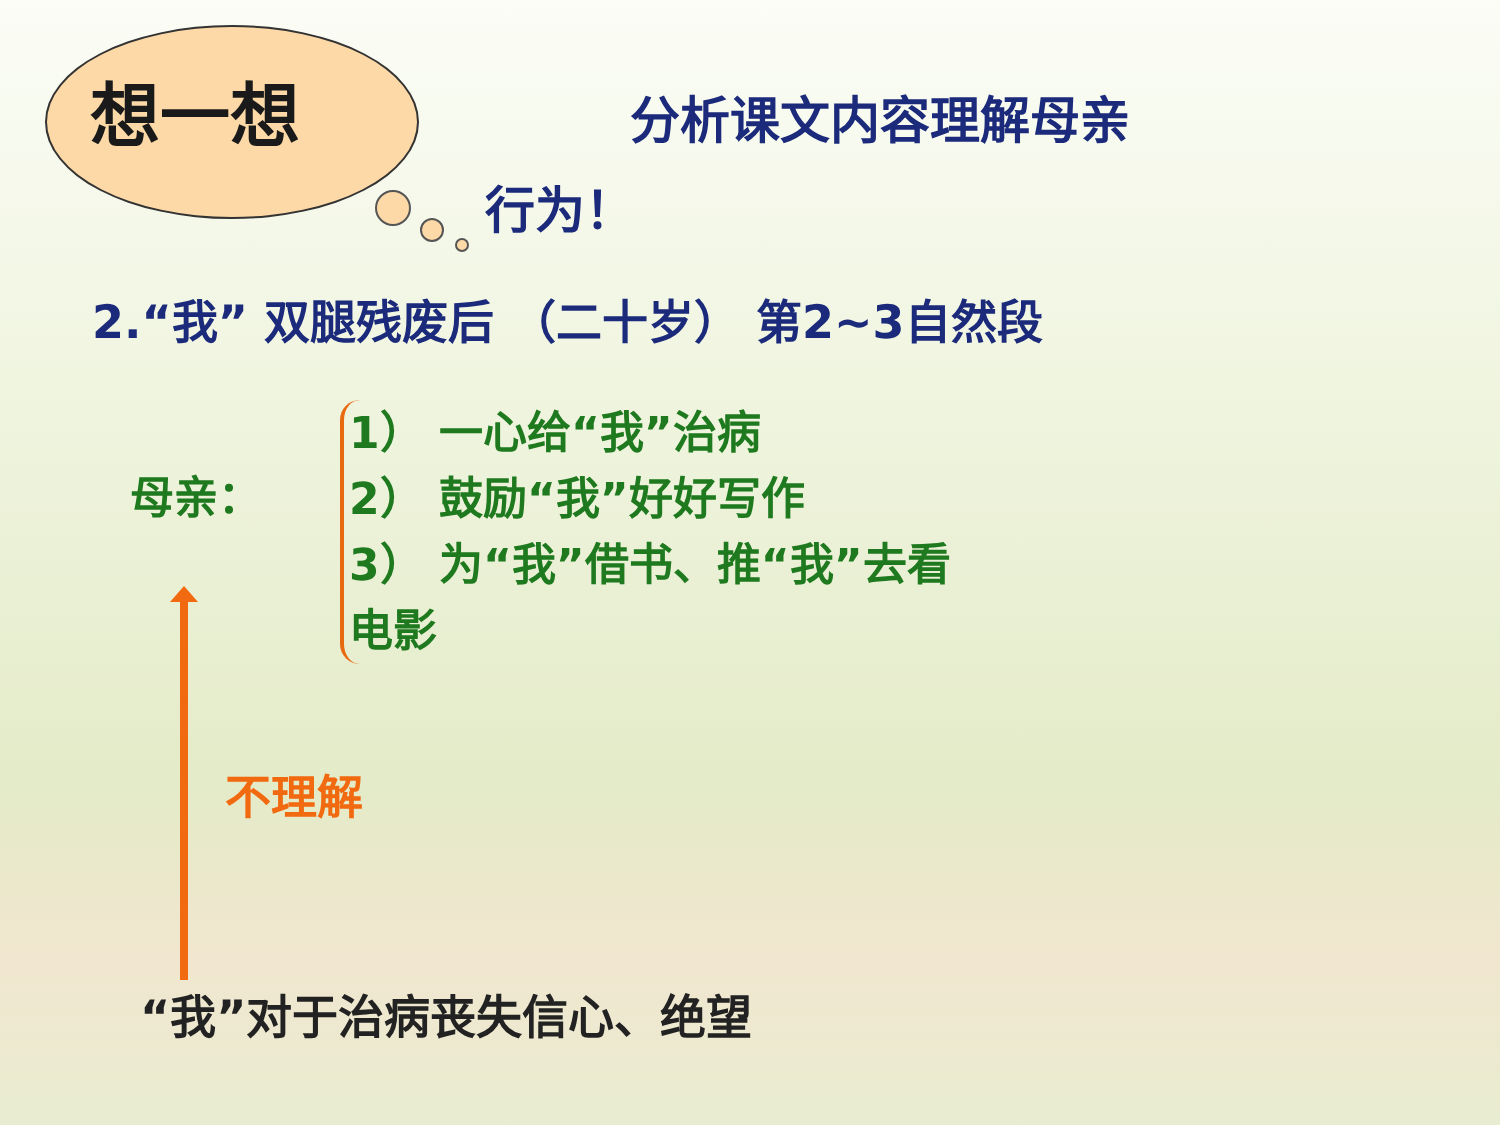想一想 分析课文内容理解母亲
行为！
2.“我” 双腿残废后 （二十岁） 第2~3自然段
母亲：
1） 一心给“我”治病
2） 鼓励“我”好好写作
3） 为“我”借书、推“我”去看
电影
不理解
“我”对于治病丧失信心、绝望